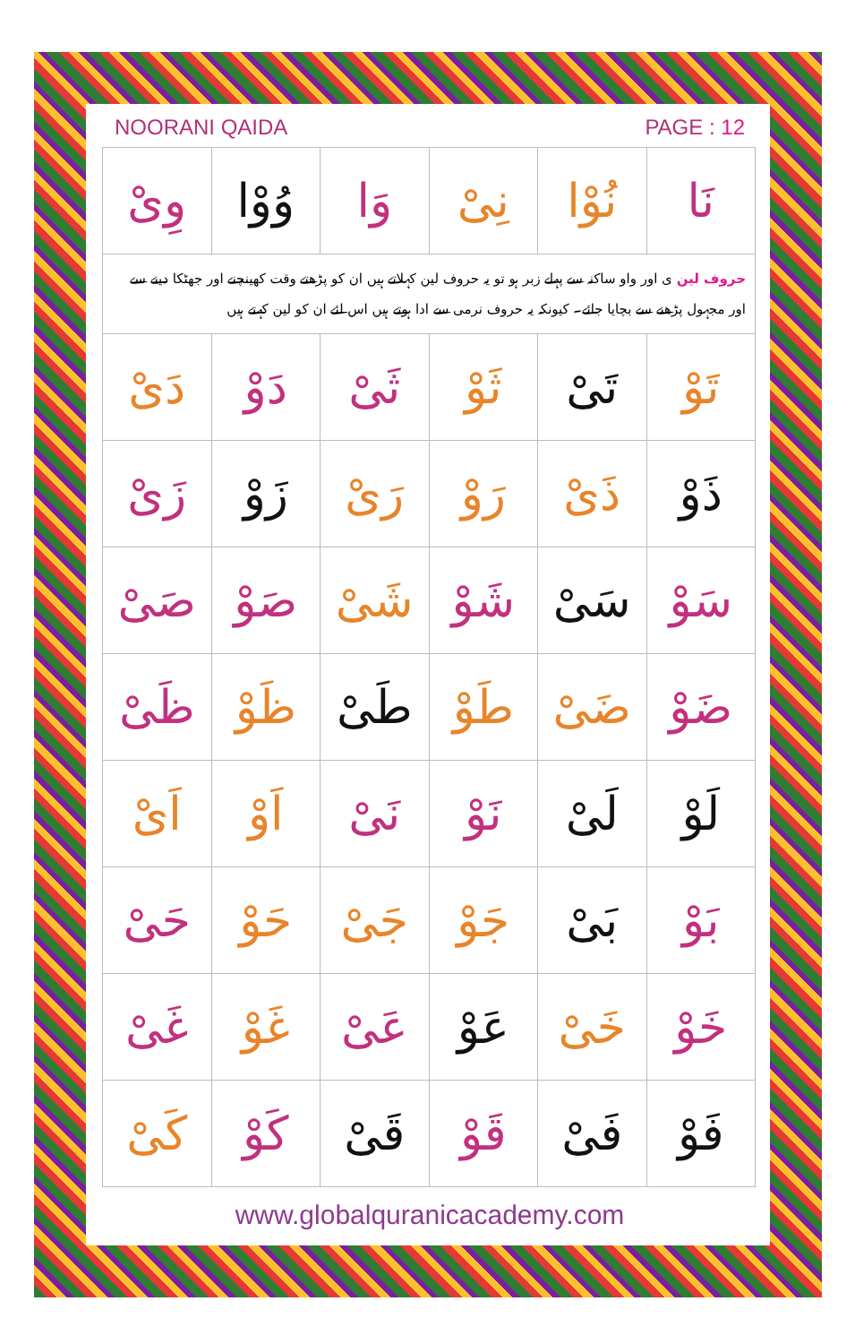NOORANI QAIDA PAGE : 12
| نَا | نُوْا | نِىْ | وَا | وُوْا | وِىْ |
| حروف لین ی اور واو ساکنہ سے پہلے زبر ہو تو یہ حروف لین کہلاتے ہیں ان کو پڑھتے وقت کھینچنے اور جھٹکا دینے سے اور مجہول پڑھنے سے بچایا جائے۔ کیونکہ یہ حروف نرمی سے ادا ہوتے ہیں اس لئے ان کو لین کہتے ہیں | | | | | |
| تَوْ | تَىْ | ثَوْ | ثَىْ | دَوْ | دَىْ |
| ذَوْ | ذَىْ | رَوْ | رَىْ | زَوْ | زَىْ |
| سَوْ | سَىْ | شَوْ | شَىْ | صَوْ | صَىْ |
| ضَوْ | ضَىْ | طَوْ | طَىْ | ظَوْ | ظَىْ |
| لَوْ | لَىْ | نَوْ | نَىْ | اَوْ | اَىْ |
| بَوْ | بَىْ | جَوْ | جَىْ | حَوْ | حَىْ |
| خَوْ | خَىْ | عَوْ | عَىْ | غَوْ | غَىْ |
| فَوْ | فَىْ | قَوْ | قَىْ | كَوْ | كَىْ |
www.globalquranicacademy.com